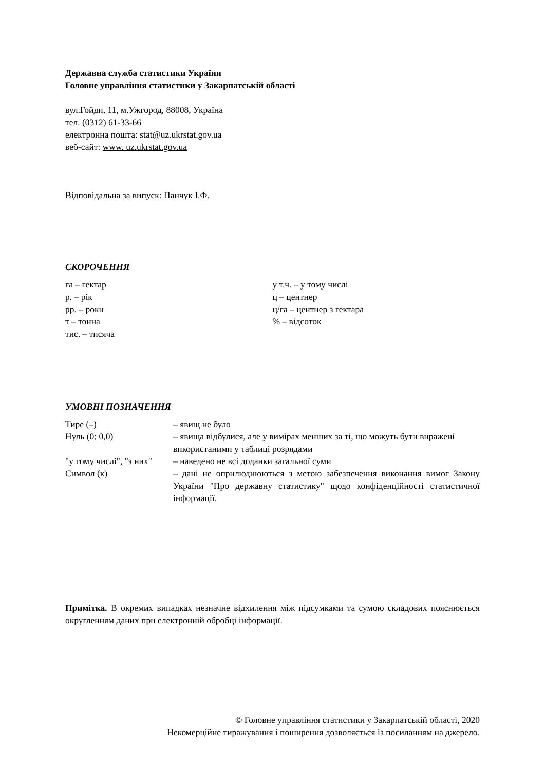Державна служба статистики України
Головне управління статистики у Закарпатській області
вул.Гойди, 11, м.Ужгород, 88008, Україна
тел. (0312) 61-33-66
електронна пошта: stat@uz.ukrstat.gov.ua
веб-сайт: www. uz.ukrstat.gov.ua
Відповідальна за випуск: Панчук І.Ф.
СКОРОЧЕННЯ
га – гектар
р. – рік
рр. – роки
т – тонна
тис. – тисяча
у т.ч. – у тому числі
ц – центнер
ц/га – центнер з гектара
% – відсоток
УМОВНІ ПОЗНАЧЕННЯ
| Тире (–) | – явищ не було |
| Нуль (0; 0,0) | – явища відбулися, але у вимірах менших за ті, що можуть бути виражені використаними у таблиці розрядами |
| "у тому числі", "з них" | – наведено не всі доданки загальної суми |
| Символ (к) | – дані не оприлюднюються з метою забезпечення виконання вимог Закону України "Про державну статистику" щодо конфіденційності статистичної інформації. |
Примітка. В окремих випадках незначне відхилення між підсумками та сумою складових пояснюється округленням даних при електронній обробці інформації.
© Головне управління статистики у Закарпатській області, 2020
Некомерційне тиражування і поширення дозволяється із посиланням на джерело.